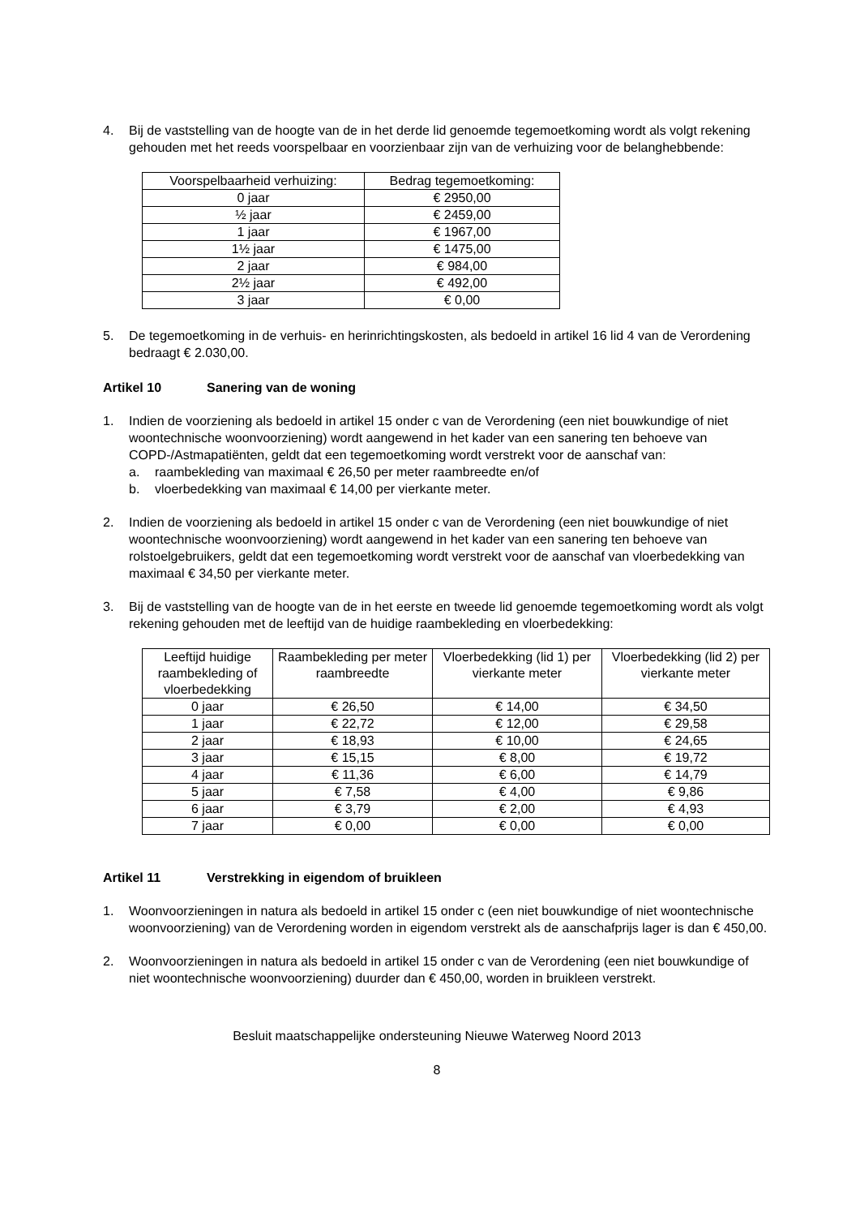4. Bij de vaststelling van de hoogte van de in het derde lid genoemde tegemoetkoming wordt als volgt rekening gehouden met het reeds voorspelbaar en voorzienbaar zijn van de verhuizing voor de belanghebbende:
| Voorspelbaarheid verhuizing: | Bedrag tegemoetkoming: |
| --- | --- |
| 0 jaar | € 2950,00 |
| ½ jaar | € 2459,00 |
| 1 jaar | € 1967,00 |
| 1½ jaar | € 1475,00 |
| 2 jaar | € 984,00 |
| 2½ jaar | € 492,00 |
| 3 jaar | € 0,00 |
5. De tegemoetkoming in de verhuis- en herinrichtingskosten, als bedoeld in artikel 16 lid 4 van de Verordening bedraagt € 2.030,00.
Artikel 10 Sanering van de woning
1. Indien de voorziening als bedoeld in artikel 15 onder c van de Verordening (een niet bouwkundige of niet woontechnische woonvoorziening) wordt aangewend in het kader van een sanering ten behoeve van COPD-/Astmapatiënten, geldt dat een tegemoetkoming wordt verstrekt voor de aanschaf van:
a. raambekleding van maximaal € 26,50 per meter raambreedte en/of
b. vloerbedekking van maximaal € 14,00 per vierkante meter.
2. Indien de voorziening als bedoeld in artikel 15 onder c van de Verordening (een niet bouwkundige of niet woontechnische woonvoorziening) wordt aangewend in het kader van een sanering ten behoeve van rolstoelgebruikers, geldt dat een tegemoetkoming wordt verstrekt voor de aanschaf van vloerbedekking van maximaal € 34,50 per vierkante meter.
3. Bij de vaststelling van de hoogte van de in het eerste en tweede lid genoemde tegemoetkoming wordt als volgt rekening gehouden met de leeftijd van de huidige raambekleding en vloerbedekking:
| Leeftijd huidige raambekleding of vloerbedekking | Raambekleding per meter raambreedte | Vloerbedekking (lid 1) per vierkante meter | Vloerbedekking (lid 2) per vierkante meter |
| --- | --- | --- | --- |
| 0 jaar | € 26,50 | € 14,00 | € 34,50 |
| 1 jaar | € 22,72 | € 12,00 | € 29,58 |
| 2 jaar | € 18,93 | € 10,00 | € 24,65 |
| 3 jaar | € 15,15 | € 8,00 | € 19,72 |
| 4 jaar | € 11,36 | € 6,00 | € 14,79 |
| 5 jaar | € 7,58 | € 4,00 | € 9,86 |
| 6 jaar | € 3,79 | € 2,00 | € 4,93 |
| 7 jaar | € 0,00 | € 0,00 | € 0,00 |
Artikel 11 Verstrekking in eigendom of bruikleen
1. Woonvoorzieningen in natura als bedoeld in artikel 15 onder c (een niet bouwkundige of niet woontechnische woonvoorziening) van de Verordening worden in eigendom verstrekt als de aanschafprijs lager is dan € 450,00.
2. Woonvoorzieningen in natura als bedoeld in artikel 15 onder c van de Verordening (een niet bouwkundige of niet woontechnische woonvoorziening) duurder dan € 450,00, worden in bruikleen verstrekt.
Besluit maatschappelijke ondersteuning Nieuwe Waterweg Noord 2013
8